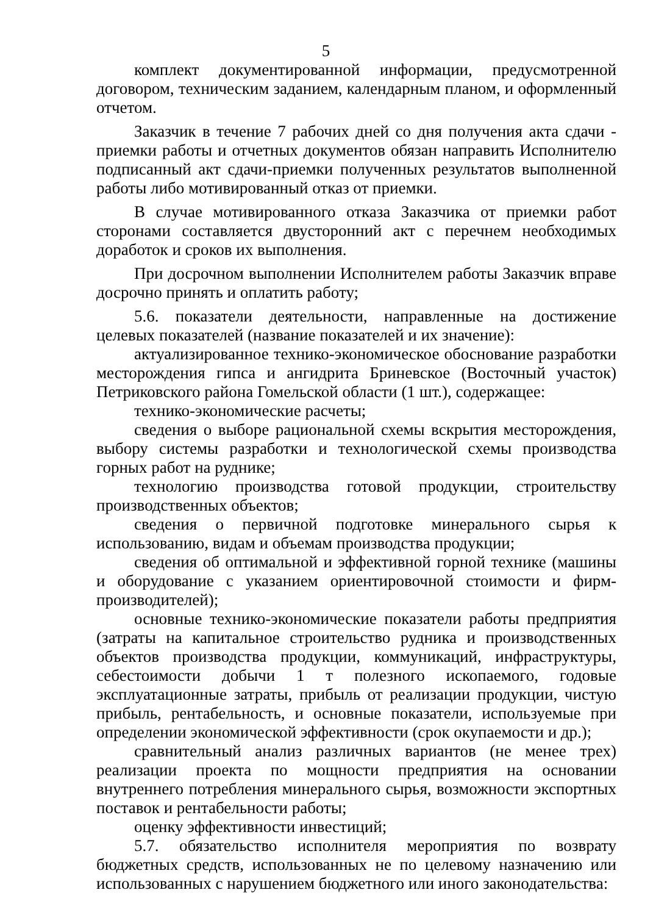5
комплект документированной информации, предусмотренной договором, техническим заданием, календарным планом, и оформленный отчетом.
Заказчик в течение 7 рабочих дней со дня получения акта сдачи - приемки работы и отчетных документов обязан направить Исполнителю подписанный акт сдачи-приемки полученных результатов выполненной работы либо мотивированный отказ от приемки.
В случае мотивированного отказа Заказчика от приемки работ сторонами составляется двусторонний акт с перечнем необходимых доработок и сроков их выполнения.
При досрочном выполнении Исполнителем работы Заказчик вправе досрочно принять и оплатить работу;
5.6. показатели деятельности, направленные на достижение целевых показателей (название показателей и их значение):
актуализированное технико-экономическое обоснование разработки месторождения гипса и ангидрита Бриневское (Восточный участок) Петриковского района Гомельской области (1 шт.), содержащее:
технико-экономические расчеты;
сведения о выборе рациональной схемы вскрытия месторождения, выбору системы разработки и технологической схемы производства горных работ на руднике;
технологию производства готовой продукции, строительству производственных объектов;
сведения о первичной подготовке минерального сырья к использованию, видам и объемам производства продукции;
сведения об оптимальной и эффективной горной технике (машины и оборудование с указанием ориентировочной стоимости и фирм-производителей);
основные технико-экономические показатели работы предприятия (затраты на капитальное строительство рудника и производственных объектов производства продукции, коммуникаций, инфраструктуры, себестоимости добычи 1 т полезного ископаемого, годовые эксплуатационные затраты, прибыль от реализации продукции, чистую прибыль, рентабельность, и основные показатели, используемые при определении экономической эффективности (срок окупаемости и др.);
сравнительный анализ различных вариантов (не менее трех) реализации проекта по мощности предприятия на основании внутреннего потребления минерального сырья, возможности экспортных поставок и рентабельности работы;
оценку эффективности инвестиций;
5.7. обязательство исполнителя мероприятия по возврату бюджетных средств, использованных не по целевому назначению или использованных с нарушением бюджетного или иного законодательства: